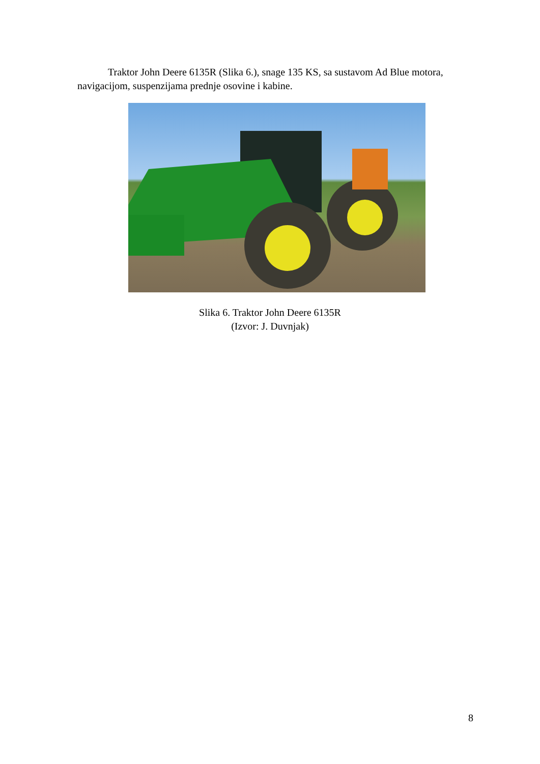Traktor John Deere 6135R (Slika 6.), snage 135 KS, sa sustavom Ad Blue motora, navigacijom, suspenzijama prednje osovine i kabine.
Slika 6. Traktor John Deere 6135R
(Izvor: J. Duvnjak)
8